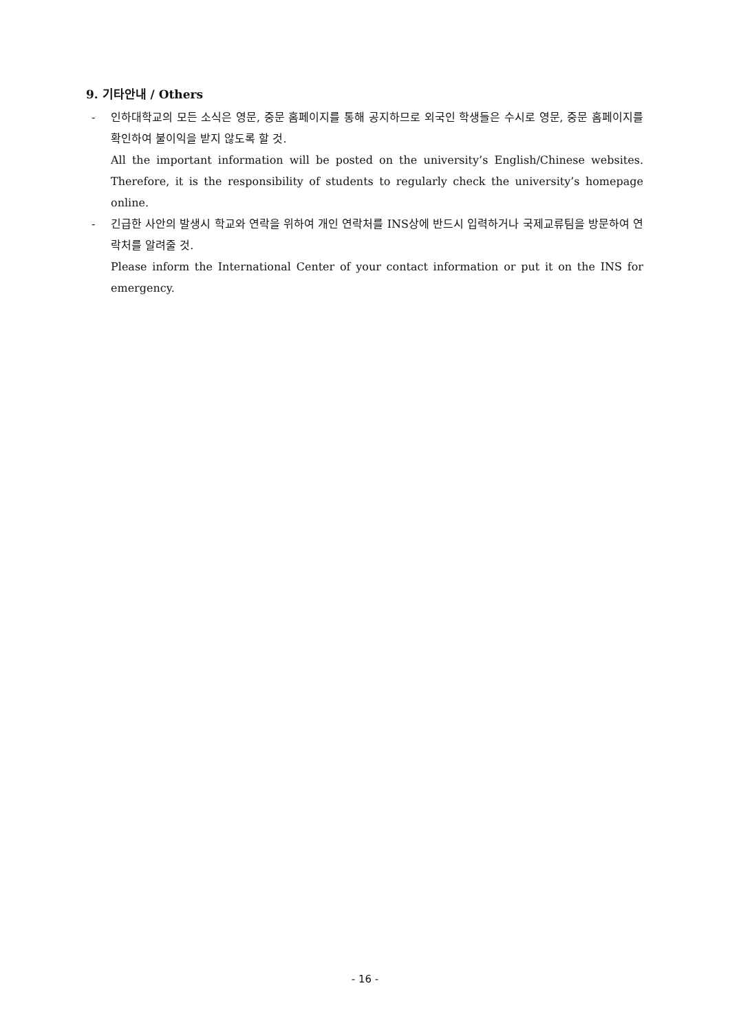9. 기타안내 / Others
- 인하대학교의 모든 소식은 영문, 중문 홈페이지를 통해 공지하므로 외국인 학생들은 수시로 영문, 중문 홈페이지를 확인하여 불이익을 받지 않도록 할 것.
All the important information will be posted on the university’s English/Chinese websites. Therefore, it is the responsibility of students to regularly check the university’s homepage online.
- 긴급한 사안의 발생시 학교와 연락을 위하여 개인 연락처를 INS상에 반드시 입력하거나 국제교류팀을 방문하여 연락처를 알려줄 것.
Please inform the International Center of your contact information or put it on the INS for emergency.
- 16 -